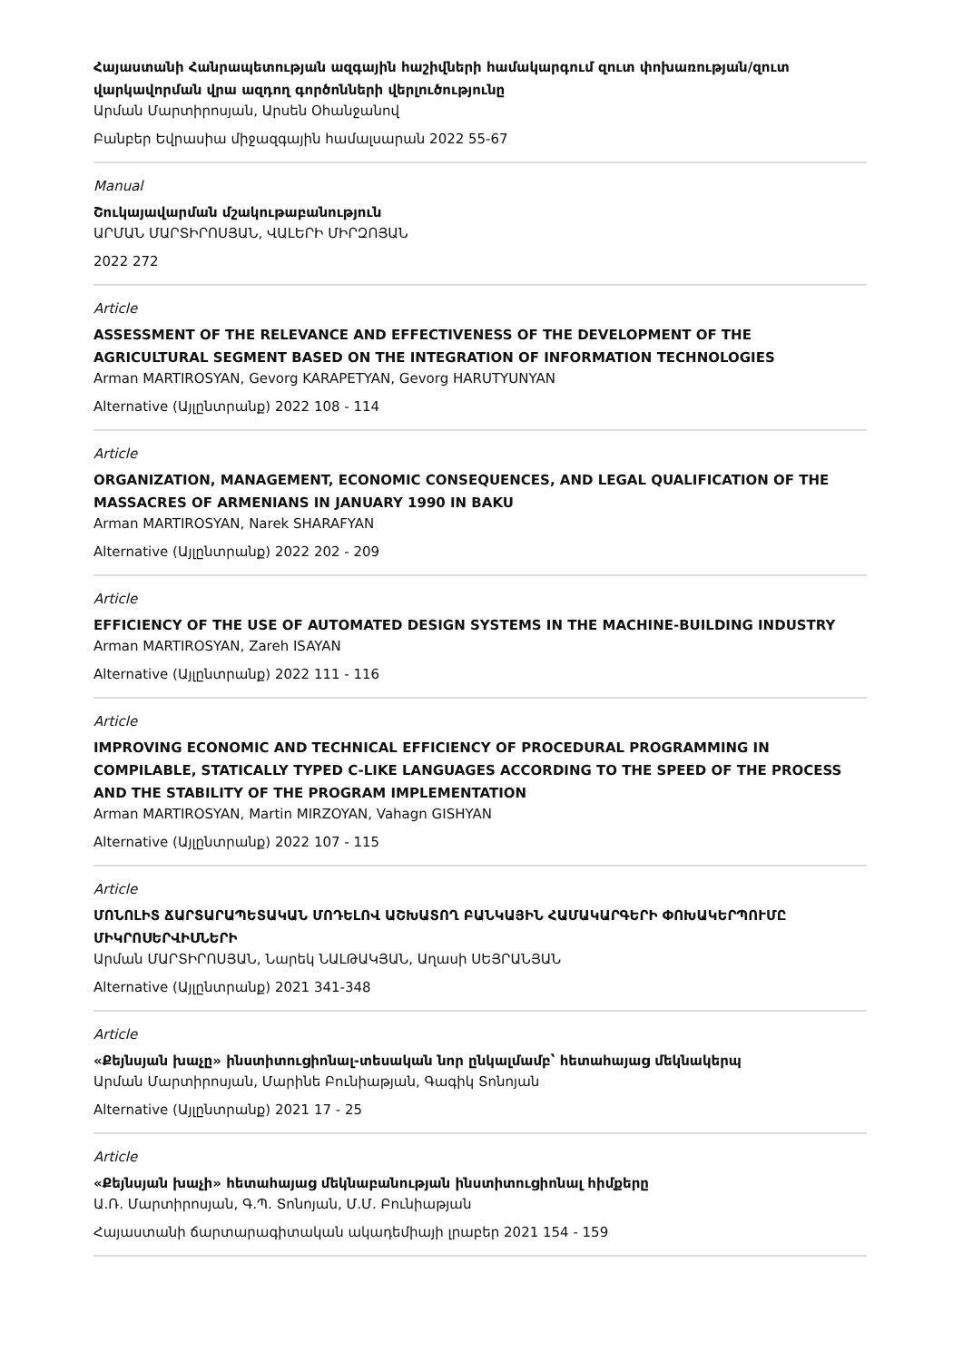Հայաստանի Հանրապետության ազգային հաշիվների համակարգում զուտ փոխառության/զուտ վարկավորման վրա ազդող գործոնների վերլուծությունը
Արման Մարտիրոսյան, Արսեն Օհանջանով
Բանբեր Եվրասիա միջազգային համալսարան 2022 55-67
Manual
Շուկայավարման մշակութաբանություն
ԱՐՄԱՆ ՄԱՐՏԻՐՈՍՅԱՆ, ՎԱԼԵՐԻ ՄԻՐԶՈՅԱՆ
2022 272
Article
ASSESSMENT OF THE RELEVANCE AND EFFECTIVENESS OF THE DEVELOPMENT OF THE AGRICULTURAL SEGMENT BASED ON THE INTEGRATION OF INFORMATION TECHNOLOGIES
Arman MARTIROSYAN, Gevorg KARAPETYAN, Gevorg HARUTYUNYAN
Alternative (Այլընտրանք) 2022 108 - 114
Article
ORGANIZATION, MANAGEMENT, ECONOMIC CONSEQUENCES, AND LEGAL QUALIFICATION OF THE MASSACRES OF ARMENIANS IN JANUARY 1990 IN BAKU
Arman MARTIROSYAN, Narek SHARAFYAN
Alternative (Այլընտրանք) 2022 202 - 209
Article
EFFICIENCY OF THE USE OF AUTOMATED DESIGN SYSTEMS IN THE MACHINE-BUILDING INDUSTRY
Arman MARTIROSYAN, Zareh ISAYAN
Alternative (Այլընտրանք) 2022 111 - 116
Article
IMPROVING ECONOMIC AND TECHNICAL EFFICIENCY OF PROCEDURAL PROGRAMMING IN COMPILABLE, STATICALLY TYPED C-LIKE LANGUAGES ACCORDING TO THE SPEED OF THE PROCESS AND THE STABILITY OF THE PROGRAM IMPLEMENTATION
Arman MARTIROSYAN, Martin MIRZOYAN, Vahagn GISHYAN
Alternative (Այլընտրանք) 2022 107 - 115
Article
ՄՈՆՈԼԻՏ ՃԱՐՏԱՐԱՊԵՏԱԿԱՆ ՄՈԴԵԼՈՎ ԱՇԽԱՏՈՂ ԲԱՆԿԱՅԻՆ ՀԱՄԱԿԱՐԳԵՐԻ ՓՈԽԱԿԵՐՊՈՒՄԸ ՄԻԿՐՈՍԵՐՎԻՍՆԵՐԻ
Արման ՄԱՐՏԻՐՈՍՅԱՆ, Նարեկ ՆԱԼԹԱԿՅԱՆ, Աղասի ՍԵՅՐԱՆՅԱՆ
Alternative (Այլընտրանք) 2021 341-348
Article
«Քեյնսյան խաչը» ինստիտուցիոնալ-տեսական նոր ընկալմամբ՝ հետահայաց մեկնակերպ
Արման Մարտիրոսյան, Մարինե Բունիաթյան, Գագիկ Տոնոյան
Alternative (Այլընտրանք) 2021 17 - 25
Article
«Քեյնսյան խաչի» հետահայաց մեկնաբանության ինստիտուցիոնալ հիմքերը
Ա.Ռ. Մարտիրոսյան, Գ.Պ. Տոնոյան, Մ.Մ. Բունիաթյան
Հայաստանի ճարտարագիտական ակադեմիայի լրաբեր 2021 154 - 159